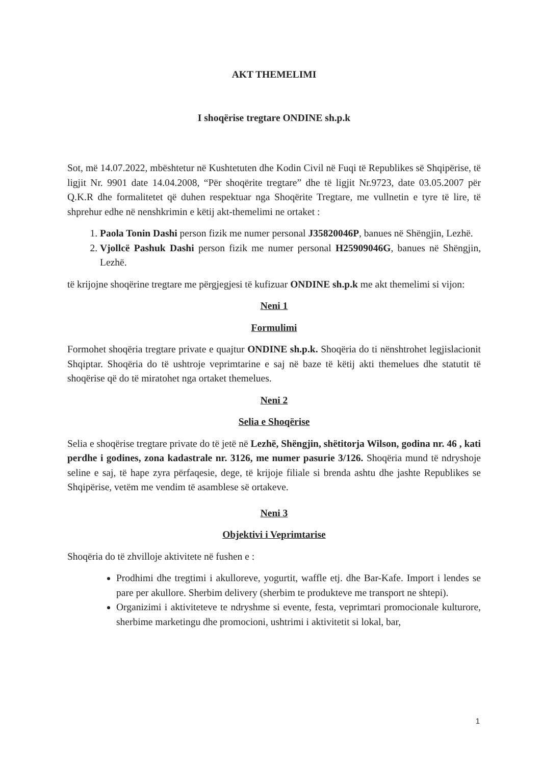AKT THEMELIMI
I shoqërise tregtare ONDINE sh.p.k
Sot, më 14.07.2022, mbështetur në Kushtetuten dhe Kodin Civil në Fuqi të Republikes së Shqipërise, të ligjit Nr. 9901 date 14.04.2008, “Për shoqërite tregtare” dhe të ligjit Nr.9723, date 03.05.2007 për Q.K.R dhe formalitetet që duhen respektuar nga Shoqërite Tregtare, me vullnetin e tyre të lire, të shprehur edhe në nenshkrimin e këtij akt-themelimi ne ortaket :
1. Paola Tonin Dashi person fizik me numer personal J35820046P, banues në Shëngjin, Lezhë.
2. Vjollcë Pashuk Dashi person fizik me numer personal H25909046G, banues në Shëngjin, Lezhë.
të krijojne shoqërine tregtare me përgjegjesi të kufizuar ONDINE sh.p.k me akt themelimi si vijon:
Neni 1
Formulimi
Formohet shoqëria tregtare private e quajtur ONDINE sh.p.k. Shoqëria do ti nënshtrohet legjislacionit Shqiptar. Shoqëria do të ushtroje veprimtarine e saj në baze të këtij akti themelues dhe statutit të shoqërise që do të miratohet nga ortaket themelues.
Neni 2
Selia e Shoqërise
Selia e shoqërise tregtare private do të jetë në Lezhë, Shëngjin, shëtitorja Wilson, godina nr. 46 , kati perdhe i godines, zona kadastrale nr. 3126, me numer pasurie 3/126. Shoqëria mund të ndryshoje seline e saj, të hape zyra përfaqesie, dege, të krijoje filiale si brenda ashtu dhe jashte Republikes se Shqipërise, vetëm me vendim të asamblese së ortakeve.
Neni 3
Objektivi i Veprimtarise
Shoqëria do të zhvilloje aktivitete në fushen e :
Prodhimi dhe tregtimi i akulloreve, yogurtit, waffle etj. dhe Bar-Kafe. Import i lendes se pare per akullore. Sherbim delivery (sherbim te produkteve me transport ne shtepi).
Organizimi i aktiviteteve te ndryshme si evente, festa, veprimtari promocionale kulturore, sherbime marketingu dhe promocioni, ushtrimi i aktivitetit si lokal, bar,
1